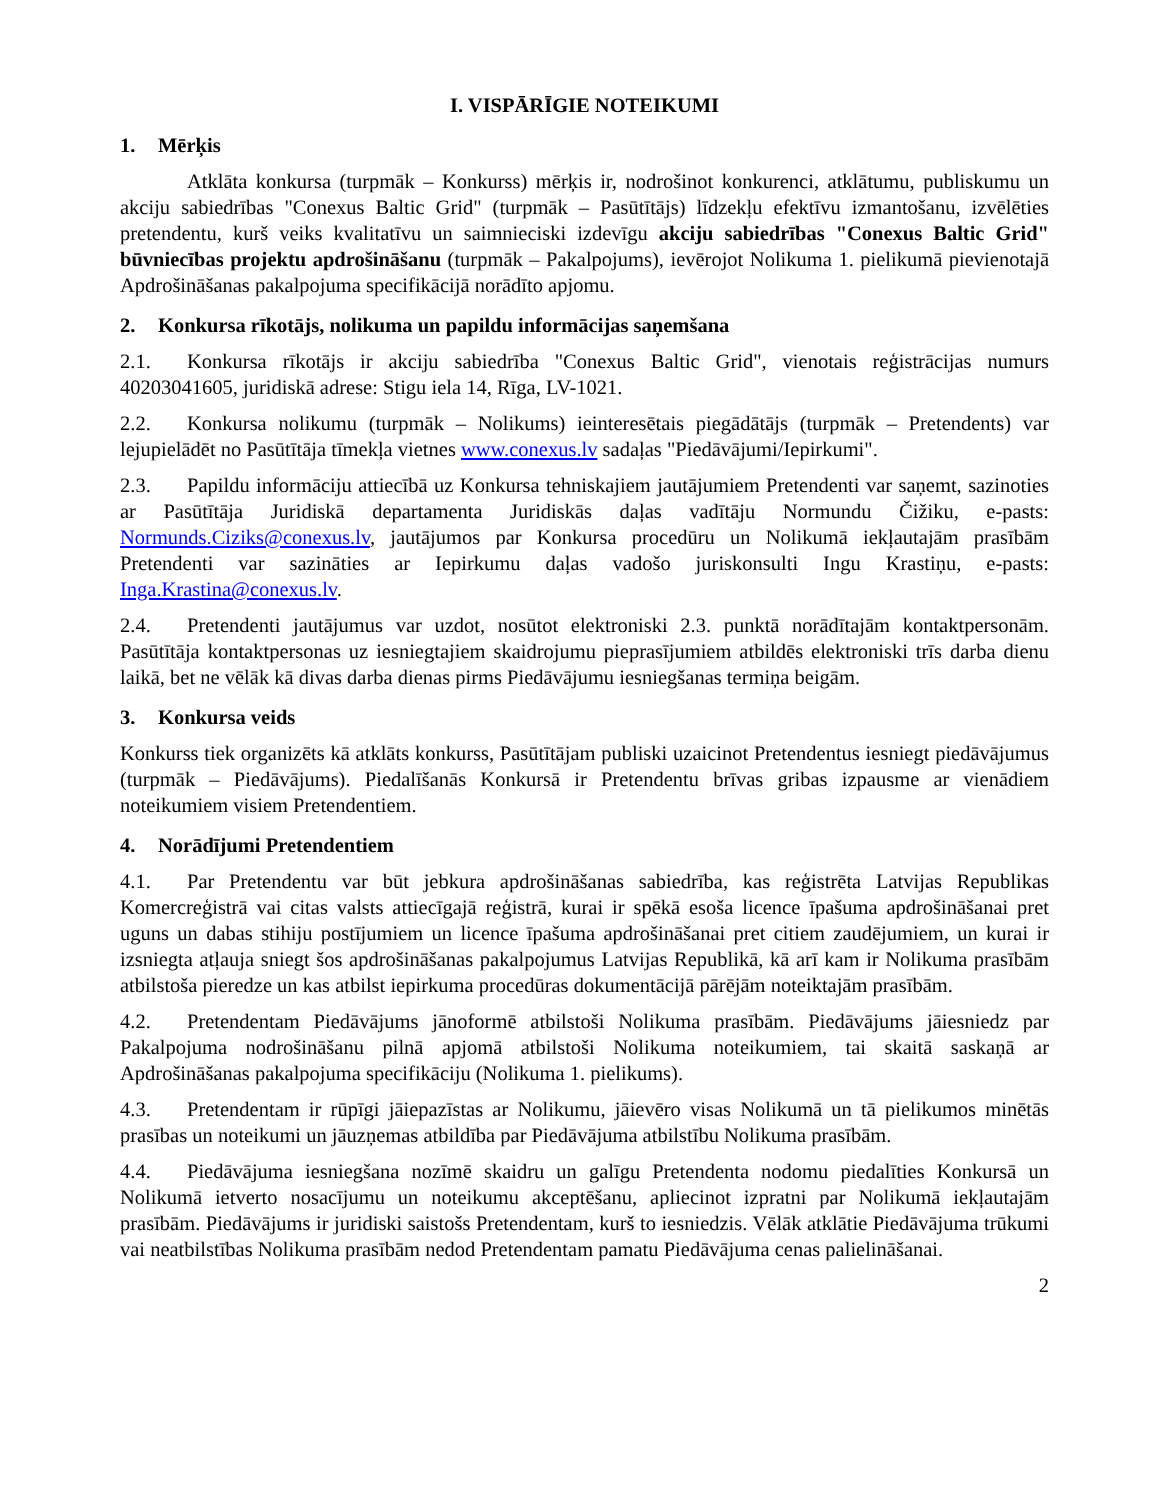I. VISPĀRĪGIE NOTEIKUMI
1. Mērķis
Atklāta konkursa (turpmāk – Konkurss) mērķis ir, nodrošinot konkurenci, atklātumu, publiskumu un akciju sabiedrības "Conexus Baltic Grid" (turpmāk – Pasūtītājs) līdzekļu efektīvu izmantošanu, izvēlēties pretendentu, kurš veiks kvalitatīvu un saimnieciski izdevīgu akciju sabiedrības "Conexus Baltic Grid" būvniecības projektu apdrošināšanu (turpmāk – Pakalpojums), ievērojot Nolikuma 1. pielikumā pievienotajā Apdrošināšanas pakalpojuma specifikācijā norādīto apjomu.
2. Konkursa rīkotājs, nolikuma un papildu informācijas saņemšana
2.1. Konkursa rīkotājs ir akciju sabiedrība "Conexus Baltic Grid", vienotais reģistrācijas numurs 40203041605, juridiskā adrese: Stigu iela 14, Rīga, LV-1021.
2.2. Konkursa nolikumu (turpmāk – Nolikums) ieinteresētais piegādātājs (turpmāk – Pretendents) var lejupielādēt no Pasūtītāja tīmekļa vietnes www.conexus.lv sadaļas "Piedāvājumi/Iepirkumi".
2.3. Papildu informāciju attiecībā uz Konkursa tehniskajiem jautājumiem Pretendenti var saņemt, sazinoties ar Pasūtītāja Juridiskā departamenta Juridiskās daļas vadītāju Normundu Čižiku, e-pasts: Normunds.Ciziks@conexus.lv, jautājumos par Konkursa procedūru un Nolikumā iekļautajām prasībām Pretendenti var sazināties ar Iepirkumu daļas vadošo juriskonsulti Ingu Krastiņu, e-pasts: Inga.Krastina@conexus.lv.
2.4. Pretendenti jautājumus var uzdot, nosūtot elektroniski 2.3. punktā norādītajām kontaktpersonām. Pasūtītāja kontaktpersonas uz iesniegtajiem skaidrojumu pieprasījumiem atbildēs elektroniski trīs darba dienu laikā, bet ne vēlāk kā divas darba dienas pirms Piedāvājumu iesniegšanas termiņa beigām.
3. Konkursa veids
Konkurss tiek organizēts kā atklāts konkurss, Pasūtītājam publiski uzaicinot Pretendentus iesniegt piedāvājumus (turpmāk – Piedāvājums). Piedalīšanās Konkursā ir Pretendentu brīvas gribas izpausme ar vienādiem noteikumiem visiem Pretendentiem.
4. Norādījumi Pretendentiem
4.1. Par Pretendentu var būt jebkura apdrošināšanas sabiedrība, kas reģistrēta Latvijas Republikas Komercreģistrā vai citas valsts attiecīgajā reģistrā, kurai ir spēkā esoša licence īpašuma apdrošināšanai pret uguns un dabas stihiju postījumiem un licence īpašuma apdrošināšanai pret citiem zaudējumiem, un kurai ir izsniegta atļauja sniegt šos apdrošināšanas pakalpojumus Latvijas Republikā, kā arī kam ir Nolikuma prasībām atbilstoša pieredze un kas atbilst iepirkuma procedūras dokumentācijā pārējām noteiktajām prasībām.
4.2. Pretendentam Piedāvājums jānoformē atbilstoši Nolikuma prasībām. Piedāvājums jāiesniedz par Pakalpojuma nodrošināšanu pilnā apjomā atbilstoši Nolikuma noteikumiem, tai skaitā saskaņā ar Apdrošināšanas pakalpojuma specifikāciju (Nolikuma 1. pielikums).
4.3. Pretendentam ir rūpīgi jāiepazīstas ar Nolikumu, jāievēro visas Nolikumā un tā pielikumos minētās prasības un noteikumi un jāuzņemas atbildība par Piedāvājuma atbilstību Nolikuma prasībām.
4.4. Piedāvājuma iesniegšana nozīmē skaidru un galīgu Pretendenta nodomu piedalīties Konkursā un Nolikumā ietverto nosacījumu un noteikumu akceptēšanu, apliecinot izpratni par Nolikumā iekļautajām prasībām. Piedāvājums ir juridiski saistošs Pretendentam, kurš to iesniedzis. Vēlāk atklātie Piedāvājuma trūkumi vai neatbilstības Nolikuma prasībām nedod Pretendentam pamatu Piedāvājuma cenas palielināšanai.
2